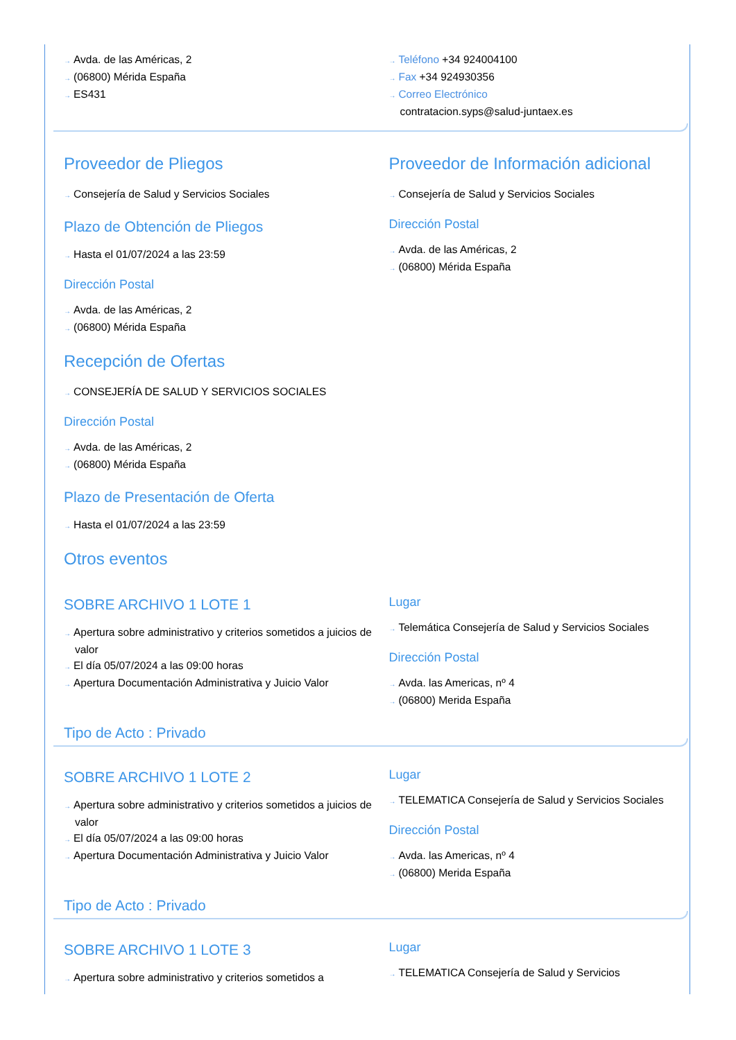→ Avda. de las Américas, 2
→ (06800) Mérida España
→ ES431
→ Teléfono +34 924004100
→ Fax +34 924930356
→ Correo Electrónico
contratacion.syps@salud-juntaex.es
Proveedor de Pliegos
→ Consejería de Salud y Servicios Sociales
Plazo de Obtención de Pliegos
→ Hasta el 01/07/2024 a las 23:59
Dirección Postal
→ Avda. de las Américas, 2
→ (06800) Mérida España
Proveedor de Información adicional
→ Consejería de Salud y Servicios Sociales
Dirección Postal
→ Avda. de las Américas, 2
→ (06800) Mérida España
Recepción de Ofertas
→ CONSEJERÍA DE SALUD Y SERVICIOS SOCIALES
Dirección Postal
→ Avda. de las Américas, 2
→ (06800) Mérida España
Plazo de Presentación de Oferta
→ Hasta el 01/07/2024 a las 23:59
Otros eventos
SOBRE ARCHIVO 1 LOTE 1
→ Apertura sobre administrativo y criterios sometidos a juicios de valor
→ El día 05/07/2024 a las 09:00 horas
→ Apertura Documentación Administrativa y Juicio Valor
Lugar
→ Telemática Consejería de Salud y Servicios Sociales
Dirección Postal
→ Avda. las Americas, nº 4
→ (06800) Merida España
Tipo de Acto : Privado
SOBRE ARCHIVO 1 LOTE 2
→ Apertura sobre administrativo y criterios sometidos a juicios de valor
→ El día 05/07/2024 a las 09:00 horas
→ Apertura Documentación Administrativa y Juicio Valor
Lugar
→ TELEMATICA Consejería de Salud y Servicios Sociales
Dirección Postal
→ Avda. las Americas, nº 4
→ (06800) Merida España
Tipo de Acto : Privado
SOBRE ARCHIVO 1 LOTE 3
→ Apertura sobre administrativo y criterios sometidos a
Lugar
→ TELEMATICA Consejería de Salud y Servicios